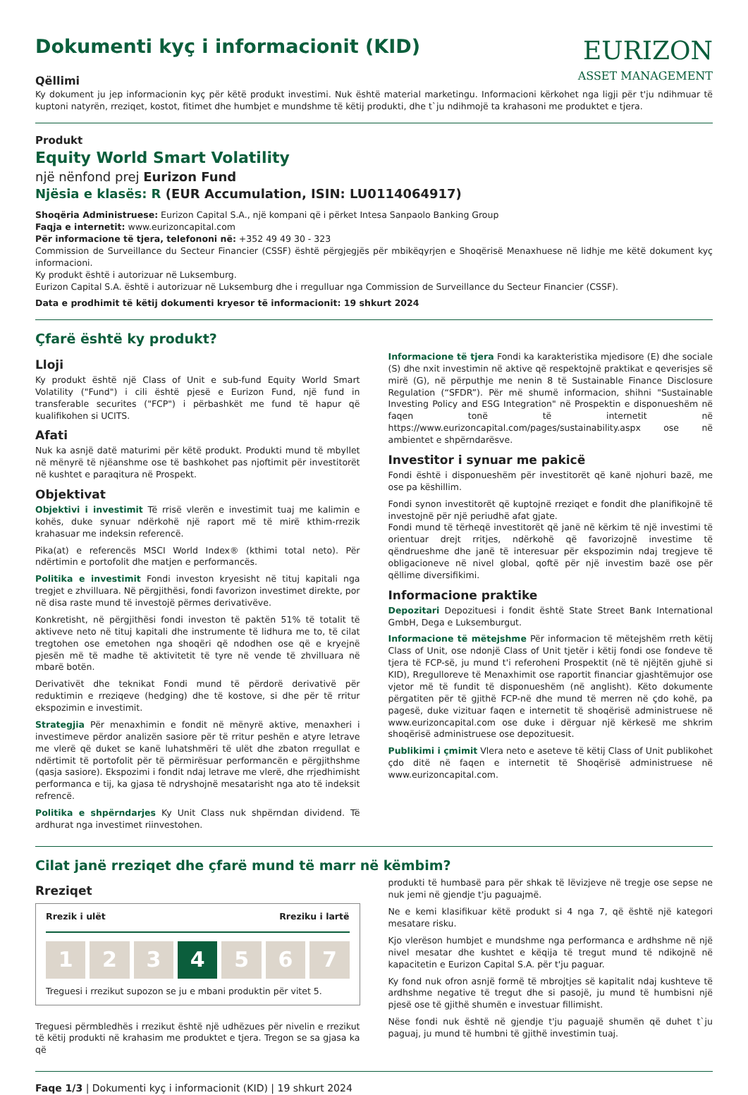Dokumenti kyç i informacionit (KID)
Qëllimi
EURIZON
ASSET MANAGEMENT
Ky dokument ju jep informacionin kyç për këtë produkt investimi. Nuk është material marketingu. Informacioni kërkohet nga ligji për t'ju ndihmuar të kuptoni natyrën, rreziqet, kostot, fitimet dhe humbjet e mundshme të këtij produkti, dhe t`ju ndihmojë ta krahasoni me produktet e tjera.
Produkt
Equity World Smart Volatility
një nënfond prej Eurizon Fund
Njësia e klasës: R (EUR Accumulation, ISIN: LU0114064917)
Shoqëria Administruese: Eurizon Capital S.A., një kompani që i përket Intesa Sanpaolo Banking Group
Faqja e internetit: www.eurizoncapital.com
Për informacione të tjera, telefononi në: +352 49 49 30 - 323
Commission de Surveillance du Secteur Financier (CSSF) është përgjegjës për mbikëqyrjen e Shoqërisë Menaxhuese në lidhje me këtë dokument kyç informacioni.
Ky produkt është i autorizuar në Luksemburg.
Eurizon Capital S.A. është i autorizuar në Luksemburg dhe i rregulluar nga Commission de Surveillance du Secteur Financier (CSSF).
Data e prodhimit të këtij dokumenti kryesor të informacionit: 19 shkurt 2024
Çfarë është ky produkt?
Lloji
Ky produkt është një Class of Unit e sub-fund Equity World Smart Volatility ("Fund") i cili është pjesë e Eurizon Fund, një fund in transferable securites ("FCP") i përbashkët me fund të hapur që kualifikohen si UCITS.
Afati
Nuk ka asnjë datë maturimi për këtë produkt. Produkti mund të mbyllet në mënyrë të njëanshme ose të bashkohet pas njoftimit për investitorët në kushtet e paraqitura në Prospekt.
Objektivat
Objektivi i investimit Të rrisë vlerën e investimit tuaj me kalimin e kohës, duke synuar ndërkohë një raport më të mirë kthim-rrezik krahasuar me indeksin referencë.
Pika(at) e referencës MSCI World Index® (kthimi total neto). Për ndërtimin e portofolit dhe matjen e performancës.
Politika e investimit Fondi investon kryesisht në tituj kapitali nga tregjet e zhvilluara. Në përgjithësi, fondi favorizon investimet direkte, por në disa raste mund të investojë përmes derivativëve.
Konkretisht, në përgjithësi fondi investon të paktën 51% të totalit të aktiveve neto në tituj kapitali dhe instrumente të lidhura me to, të cilat tregtohen ose emetohen nga shoqëri që ndodhen ose që e kryejnë pjesën më të madhe të aktivitetit të tyre në vende të zhvilluara në mbarë botën.
Derivativët dhe teknikat Fondi mund të përdorë derivativë për reduktimin e rreziqeve (hedging) dhe të kostove, si dhe për të rritur ekspozimin e investimit.
Strategjia Për menaxhimin e fondit në mënyrë aktive, menaxheri i investimeve përdor analizën sasiore për të rritur peshën e atyre letrave me vlerë që duket se kanë luhatshmëri të ulët dhe zbaton rregullat e ndërtimit të portofolit për të përmirësuar performancën e përgjithshme (qasja sasiore). Ekspozimi i fondit ndaj letrave me vlerë, dhe rrjedhimisht performanca e tij, ka gjasa të ndryshojnë mesatarisht nga ato të indeksit refrencë.
Politika e shpërndarjes Ky Unit Class nuk shpërndan dividend. Të ardhurat nga investimet riinvestohen.
Informacione të tjera Fondi ka karakteristika mjedisore (E) dhe sociale (S) dhe nxit investimin në aktive që respektojnë praktikat e qeverisjes së mirë (G), në përputhje me nenin 8 të Sustainable Finance Disclosure Regulation (“SFDR”). Për më shumë informacion, shihni "Sustainable Investing Policy and ESG Integration" në Prospektin e disponueshëm në faqen tonë të internetit në https://www.eurizoncapital.com/pages/sustainability.aspx ose në ambientet e shpërndarësve.
Investitor i synuar me pakicë
Fondi është i disponueshëm për investitorët që kanë njohuri bazë, me ose pa këshillim.
Fondi synon investitorët që kuptojnë rreziqet e fondit dhe planifikojnë të investojnë për një periudhë afat gjate.
Fondi mund të tërheqë investitorët që janë në kërkim të një investimi të orientuar drejt rritjes, ndërkohë që favorizojnë investime të qëndrueshme dhe janë të interesuar për ekspozimin ndaj tregjeve të obligacioneve në nivel global, qoftë për një investim bazë ose për qëllime diversifikimi.
Informacione praktike
Depozitari Depozituesi i fondit është State Street Bank International GmbH, Dega e Luksemburgut.
Informacione të mëtejshme Për informacion të mëtejshëm rreth këtij Class of Unit, ose ndonjë Class of Unit tjetër i këtij fondi ose fondeve të tjera të FCP-së, ju mund t'i referoheni Prospektit (në të njëjtën gjuhë si KID), Rregulloreve të Menaxhimit ose raportit financiar gjashtëmujor ose vjetor më të fundit të disponueshëm (në anglisht). Këto dokumente përgatiten për të gjithë FCP-në dhe mund të merren në çdo kohë, pa pagesë, duke vizituar faqen e internetit të shoqërisë administruese në www.eurizoncapital.com ose duke i dërguar një kërkesë me shkrim shoqërisë administruese ose depozituesit.
Publikimi i çmimit Vlera neto e aseteve të këtij Class of Unit publikohet çdo ditë në faqen e internetit të Shoqërisë administruese në www.eurizoncapital.com.
Cilat janë rreziqet dhe çfarë mund të marr në këmbim?
Rreziqet
Rrezik i ulët Rreziku i lartë
1 2 3 4 5 6 7
Treguesi i rrezikut supozon se ju e mbani produktin për vitet 5.
Treguesi përmbledhës i rrezikut është një udhëzues për nivelin e rrezikut të këtij produkti në krahasim me produktet e tjera. Tregon se sa gjasa ka që
produkti të humbasë para për shkak të lëvizjeve në tregje ose sepse ne nuk jemi në gjendje t'ju paguajmë.
Ne e kemi klasifikuar këtë produkt si 4 nga 7, që është një kategori mesatare risku.
Kjo vlerëson humbjet e mundshme nga performanca e ardhshme në një nivel mesatar dhe kushtet e këqija të tregut mund të ndikojnë në kapacitetin e Eurizon Capital S.A. për t'ju paguar.
Ky fond nuk ofron asnjë formë të mbrojtjes së kapitalit ndaj kushteve të ardhshme negative të tregut dhe si pasojë, ju mund të humbisni një pjesë ose të gjithë shumën e investuar fillimisht.
Nëse fondi nuk është në gjendje t'ju paguajë shumën që duhet t`ju paguaj, ju mund të humbni të gjithë investimin tuaj.
Faqe 1/3 | Dokumenti kyç i informacionit (KID) | 19 shkurt 2024